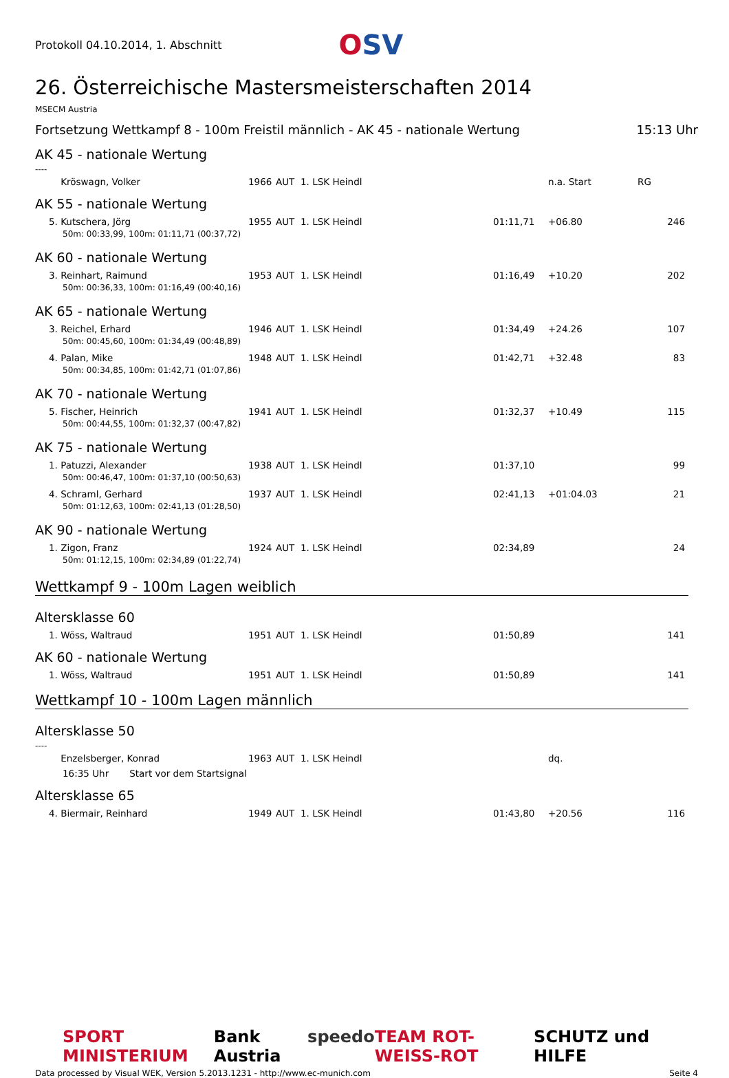Protokoll 04.10.2014, 1. Abschnitt
OSV
26. Österreichische Mastersmeisterschaften 2014
MSECM Austria
Fortsetzung Wettkampf 8 - 100m Freistil männlich - AK 45 - nationale Wertung 15:13 Uhr
AK 45 - nationale Wertung
----
| Kröswagn, Volker | 1966 | AUT | 1. LSK Heindl | | | n.a. Start | RG |
AK 55 - nationale Wertung
| 5. Kutschera, Jörg | 1955 | AUT | 1. LSK Heindl | | 01:11,71 | +06.80 | 246 |
| 50m: 00:33,99, 100m: 01:11,71 (00:37,72) | | | | | | | |
AK 60 - nationale Wertung
| 3. Reinhart, Raimund | 1953 | AUT | 1. LSK Heindl | | 01:16,49 | +10.20 | 202 |
| 50m: 00:36,33, 100m: 01:16,49 (00:40,16) | | | | | | | |
AK 65 - nationale Wertung
| 3. Reichel, Erhard | 1946 | AUT | 1. LSK Heindl | | 01:34,49 | +24.26 | 107 |
| 50m: 00:45,60, 100m: 01:34,49 (00:48,89) | | | | | | | |
| 4. Palan, Mike | 1948 | AUT | 1. LSK Heindl | | 01:42,71 | +32.48 | 83 |
| 50m: 00:34,85, 100m: 01:42,71 (01:07,86) | | | | | | | |
AK 70 - nationale Wertung
| 5. Fischer, Heinrich | 1941 | AUT | 1. LSK Heindl | | 01:32,37 | +10.49 | 115 |
| 50m: 00:44,55, 100m: 01:32,37 (00:47,82) | | | | | | | |
AK 75 - nationale Wertung
| 1. Patuzzi, Alexander | 1938 | AUT | 1. LSK Heindl | | 01:37,10 | | 99 |
| 50m: 00:46,47, 100m: 01:37,10 (00:50,63) | | | | | | | |
| 4. Schraml, Gerhard | 1937 | AUT | 1. LSK Heindl | | 02:41,13 | +01:04.03 | 21 |
| 50m: 01:12,63, 100m: 02:41,13 (01:28,50) | | | | | | | |
AK 90 - nationale Wertung
| 1. Zigon, Franz | 1924 | AUT | 1. LSK Heindl | | 02:34,89 | | 24 |
| 50m: 01:12,15, 100m: 02:34,89 (01:22,74) | | | | | | | |
Wettkampf 9 - 100m Lagen weiblich
Altersklasse 60
| 1. Wöss, Waltraud | 1951 | AUT | 1. LSK Heindl | | 01:50,89 | | 141 |
AK 60 - nationale Wertung
| 1. Wöss, Waltraud | 1951 | AUT | 1. LSK Heindl | | 01:50,89 | | 141 |
Wettkampf 10 - 100m Lagen männlich
Altersklasse 50
----
| Enzelsberger, Konrad | 1963 | AUT | 1. LSK Heindl | | | dq. | |
| 16:35 Uhr Start vor dem Startsignal | | | | | | | |
Altersklasse 65
| 4. Biermair, Reinhard | 1949 | AUT | 1. LSK Heindl | | 01:43,80 | +20.56 | 116 |
SPORT MINISTERIUM Bank Austria speedo TEAM ROT-WEISS-ROT SCHUTZ und HILFE
Data processed by Visual WEK, Version 5.2013.1231 - http://www.ec-munich.com Seite 4